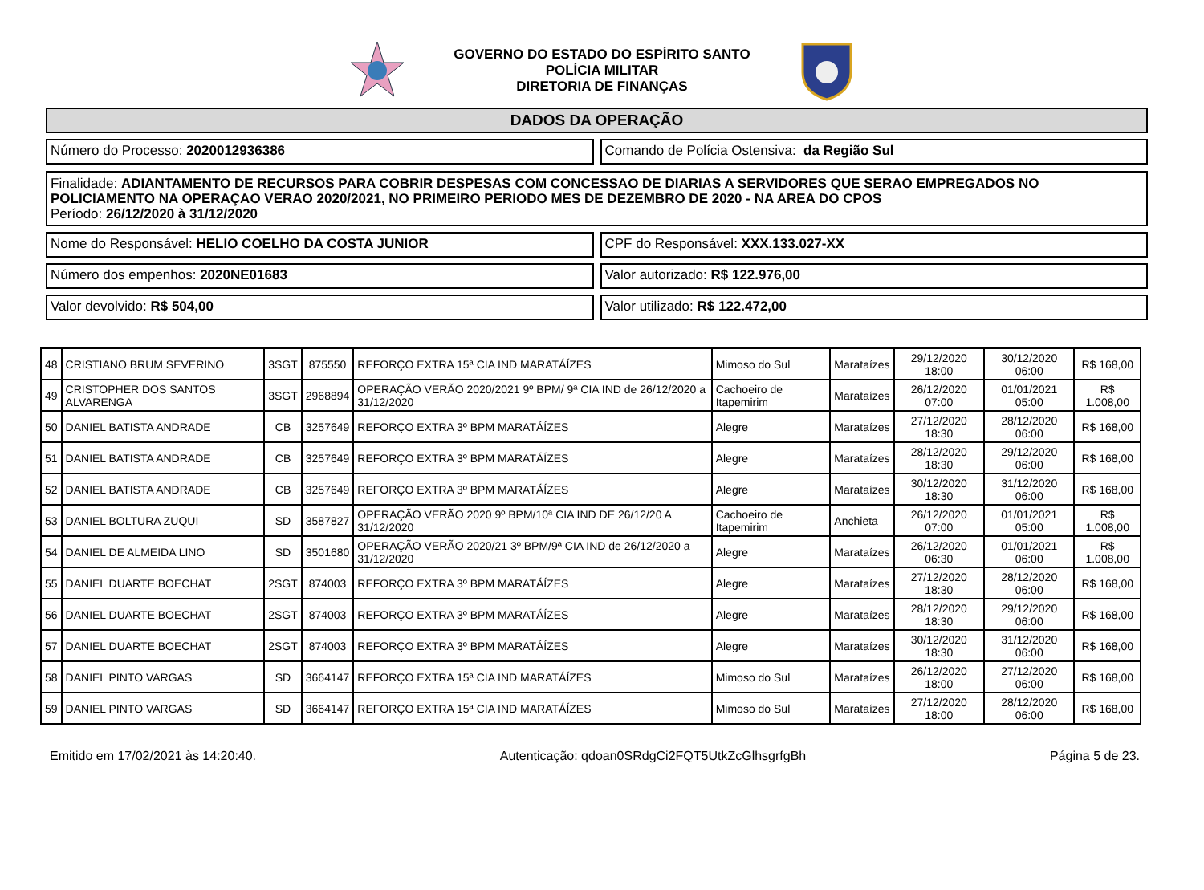GOVERNO DO ESTADO DO ESPÍRITO SANTO
POLÍCIA MILITAR
DIRETORIA DE FINANÇAS
DADOS DA OPERAÇÃO
Número do Processo: 2020012936386
Comando de Polícia Ostensiva: da Região Sul
Finalidade: ADIANTAMENTO DE RECURSOS PARA COBRIR DESPESAS COM CONCESSAO DE DIARIAS A SERVIDORES QUE SERAO EMPREGADOS NO POLICIAMENTO NA OPERAÇAO VERAO 2020/2021, NO PRIMEIRO PERIODO MES DE DEZEMBRO DE 2020 - NA AREA DO CPOS
Período: 26/12/2020 à 31/12/2020
Nome do Responsável: HELIO COELHO DA COSTA JUNIOR
CPF do Responsável: XXX.133.027-XX
Número dos empenhos: 2020NE01683
Valor autorizado: R$ 122.976,00
Valor devolvido: R$ 504,00 Valor utilizado: R$ 122.472,00
| 48 | CRISTIANO BRUM SEVERINO | 3SGT | 875550 | REFORÇO EXTRA 15ª CIA IND MARATÁÍZES | Mimoso do Sul | Marataízes | 29/12/2020 18:00 | 30/12/2020 06:00 | R$ 168,00 |
| 49 | CRISTOPHER DOS SANTOS ALVARENGA | 3SGT | 2968894 | OPERAÇÃO VERÃO 2020/2021 9º BPM/ 9ª CIA IND de 26/12/2020 a 31/12/2020 | Cachoeiro de Itapemirim | Marataízes | 26/12/2020 07:00 | 01/01/2021 05:00 | R$ 1.008,00 |
| 50 | DANIEL BATISTA ANDRADE | CB | 3257649 | REFORÇO EXTRA 3º BPM MARATÁÍZES | Alegre | Marataízes | 27/12/2020 18:30 | 28/12/2020 06:00 | R$ 168,00 |
| 51 | DANIEL BATISTA ANDRADE | CB | 3257649 | REFORÇO EXTRA 3º BPM MARATÁÍZES | Alegre | Marataízes | 28/12/2020 18:30 | 29/12/2020 06:00 | R$ 168,00 |
| 52 | DANIEL BATISTA ANDRADE | CB | 3257649 | REFORÇO EXTRA 3º BPM MARATÁÍZES | Alegre | Marataízes | 30/12/2020 18:30 | 31/12/2020 06:00 | R$ 168,00 |
| 53 | DANIEL BOLTURA ZUQUI | SD | 3587827 | OPERAÇÃO VERÃO 2020 9º BPM/10ª CIA IND DE 26/12/20 A 31/12/2020 | Cachoeiro de Itapemirim | Anchieta | 26/12/2020 07:00 | 01/01/2021 05:00 | R$ 1.008,00 |
| 54 | DANIEL DE ALMEIDA LINO | SD | 3501680 | OPERAÇÃO VERÃO 2020/21 3º BPM/9ª CIA IND de 26/12/2020 a 31/12/2020 | Alegre | Marataízes | 26/12/2020 06:30 | 01/01/2021 06:00 | R$ 1.008,00 |
| 55 | DANIEL DUARTE BOECHAT | 2SGT | 874003 | REFORÇO EXTRA 3º BPM MARATÁÍZES | Alegre | Marataízes | 27/12/2020 18:30 | 28/12/2020 06:00 | R$ 168,00 |
| 56 | DANIEL DUARTE BOECHAT | 2SGT | 874003 | REFORÇO EXTRA 3º BPM MARATÁÍZES | Alegre | Marataízes | 28/12/2020 18:30 | 29/12/2020 06:00 | R$ 168,00 |
| 57 | DANIEL DUARTE BOECHAT | 2SGT | 874003 | REFORÇO EXTRA 3º BPM MARATÁÍZES | Alegre | Marataízes | 30/12/2020 18:30 | 31/12/2020 06:00 | R$ 168,00 |
| 58 | DANIEL PINTO VARGAS | SD | 3664147 | REFORÇO EXTRA 15ª CIA IND MARATÁÍZES | Mimoso do Sul | Marataízes | 26/12/2020 18:00 | 27/12/2020 06:00 | R$ 168,00 |
| 59 | DANIEL PINTO VARGAS | SD | 3664147 | REFORÇO EXTRA 15ª CIA IND MARATÁÍZES | Mimoso do Sul | Marataízes | 27/12/2020 18:00 | 28/12/2020 06:00 | R$ 168,00 |
Emitido em 17/02/2021 às 14:20:40. Autenticação: qdoan0SRdgCi2FQT5UtkZcGlhsgrfgBh Página 5 de 23.